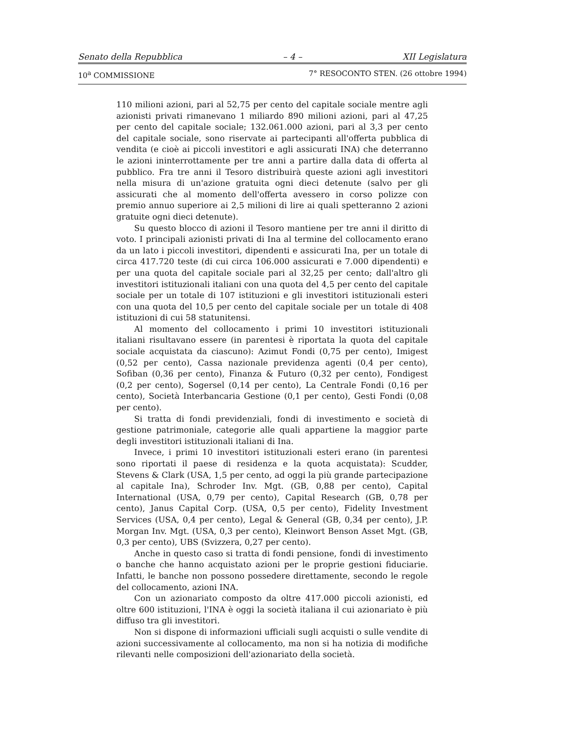Senato della Repubblica – 4 – XII Legislatura
10<sup>a</sup> COMMISSIONE 7° RESOCONTO STEN. (26 ottobre 1994)
110 milioni azioni, pari al 52,75 per cento del capitale sociale mentre agli azionisti privati rimanevano 1 miliardo 890 milioni azioni, pari al 47,25 per cento del capitale sociale; 132.061.000 azioni, pari al 3,3 per cento del capitale sociale, sono riservate ai partecipanti all'offerta pubblica di vendita (e cioè ai piccoli investitori e agli assicurati INA) che deterranno le azioni ininterrottamente per tre anni a partire dalla data di offerta al pubblico. Fra tre anni il Tesoro distribuirà queste azioni agli investitori nella misura di un'azione gratuita ogni dieci detenute (salvo per gli assicurati che al momento dell'offerta avessero in corso polizze con premio annuo superiore ai 2,5 milioni di lire ai quali spetteranno 2 azioni gratuite ogni dieci detenute).
Su questo blocco di azioni il Tesoro mantiene per tre anni il diritto di voto. I principali azionisti privati di Ina al termine del collocamento erano da un lato i piccoli investitori, dipendenti e assicurati Ina, per un totale di circa 417.720 teste (di cui circa 106.000 assicurati e 7.000 dipendenti) e per una quota del capitale sociale pari al 32,25 per cento; dall'altro gli investitori istituzionali italiani con una quota del 4,5 per cento del capitale sociale per un totale di 107 istituzioni e gli investitori istituzionali esteri con una quota del 10,5 per cento del capitale sociale per un totale di 408 istituzioni di cui 58 statunitensi.
Al momento del collocamento i primi 10 investitori istituzionali italiani risultavano essere (in parentesi è riportata la quota del capitale sociale acquistata da ciascuno): Azimut Fondi (0,75 per cento), Imigest (0,52 per cento), Cassa nazionale previdenza agenti (0,4 per cento), Sofiban (0,36 per cento), Finanza & Futuro (0,32 per cento), Fondigest (0,2 per cento), Sogersel (0,14 per cento), La Centrale Fondi (0,16 per cento), Società Interbancaria Gestione (0,1 per cento), Gesti Fondi (0,08 per cento).
Si tratta di fondi previdenziali, fondi di investimento e società di gestione patrimoniale, categorie alle quali appartiene la maggior parte degli investitori istituzionali italiani di Ina.
Invece, i primi 10 investitori istituzionali esteri erano (in parentesi sono riportati il paese di residenza e la quota acquistata): Scudder, Stevens & Clark (USA, 1,5 per cento, ad oggi la più grande partecipazione al capitale Ina), Schroder Inv. Mgt. (GB, 0,88 per cento), Capital International (USA, 0,79 per cento), Capital Research (GB, 0,78 per cento), Janus Capital Corp. (USA, 0,5 per cento), Fidelity Investment Services (USA, 0,4 per cento), Legal & General (GB, 0,34 per cento), J.P. Morgan Inv. Mgt. (USA, 0,3 per cento), Kleinwort Benson Asset Mgt. (GB, 0,3 per cento), UBS (Svizzera, 0,27 per cento).
Anche in questo caso si tratta di fondi pensione, fondi di investimento o banche che hanno acquistato azioni per le proprie gestioni fiduciarie. Infatti, le banche non possono possedere direttamente, secondo le regole del collocamento, azioni INA.
Con un azionariato composto da oltre 417.000 piccoli azionisti, ed oltre 600 istituzioni, l'INA è oggi la società italiana il cui azionariato è più diffuso tra gli investitori.
Non si dispone di informazioni ufficiali sugli acquisti o sulle vendite di azioni successivamente al collocamento, ma non si ha notizia di modifiche rilevanti nelle composizioni dell'azionariato della società.